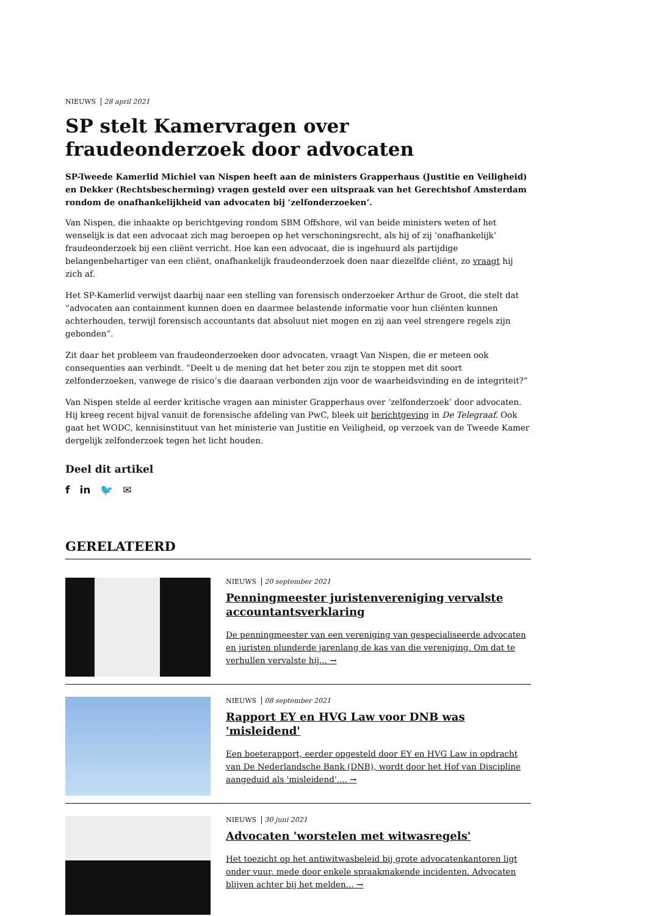NIEUWS 28 april 2021
SP stelt Kamervragen over fraudeonderzoek door advocaten
SP-Tweede Kamerlid Michiel van Nispen heeft aan de ministers Grapperhaus (Justitie en Veiligheid) en Dekker (Rechtsbescherming) vragen gesteld over een uitspraak van het Gerechtshof Amsterdam rondom de onafhankelijkheid van advocaten bij ‘zelfonderzoeken’.
Van Nispen, die inhaakte op berichtgeving rondom SBM Offshore, wil van beide ministers weten of het wenselijk is dat een advocaat zich mag beroepen op het verschoningsrecht, als hij of zij ‘onafhankelijk’ fraudeonderzoek bij een cliënt verricht. Hoe kan een advocaat, die is ingehuurd als partijdige belangenbehartiger van een cliënt, onafhankelijk fraudeonderzoek doen naar diezelfde cliënt, zo vraagt hij zich af.
Het SP-Kamerlid verwijst daarbij naar een stelling van forensisch onderzoeker Arthur de Groot, die stelt dat “advocaten aan containment kunnen doen en daarmee belastende informatie voor hun cliënten kunnen achterhouden, terwijl forensisch accountants dat absoluut niet mogen en zij aan veel strengere regels zijn gebonden”.
Zit daar het probleem van fraudeonderzoeken door advocaten, vraagt Van Nispen, die er meteen ook consequenties aan verbindt. “Deelt u de mening dat het beter zou zijn te stoppen met dit soort zelfonderzoeken, vanwege de risico’s die daaraan verbonden zijn voor de waarheidsvinding en de integriteit?”
Van Nispen stelde al eerder kritische vragen aan minister Grapperhaus over ‘zelfonderzoek’ door advocaten. Hij kreeg recent bijval vanuit de forensische afdeling van PwC, bleek uit berichtgeving in De Telegraaf. Ook gaat het WODC, kennisinstituut van het ministerie van Justitie en Veiligheid, op verzoek van de Tweede Kamer dergelijk zelfonderzoek tegen het licht houden.
Deel dit artikel
f in 🐦 ✉
GERELATEERD
NIEUWS 20 september 2021
Penningmeester juristenvereniging vervalste accountantsverklaring
De penningmeester van een vereniging van gespecialiseerde advocaten en juristen plunderde jarenlang de kas van die vereniging. Om dat te verhullen vervalste hij... →
NIEUWS 08 september 2021
Rapport EY en HVG Law voor DNB was 'misleidend'
Een boeterapport, eerder opgesteld door EY en HVG Law in opdracht van De Nederlandsche Bank (DNB), wordt door het Hof van Discipline aangeduid als 'misleidend'.... →
NIEUWS 30 juni 2021
Advocaten 'worstelen met witwasregels'
Het toezicht op het antiwitwasbeleid bij grote advocatenkantoren ligt onder vuur, mede door enkele spraakmakende incidenten. Advocaten blijven achter bij het melden... →